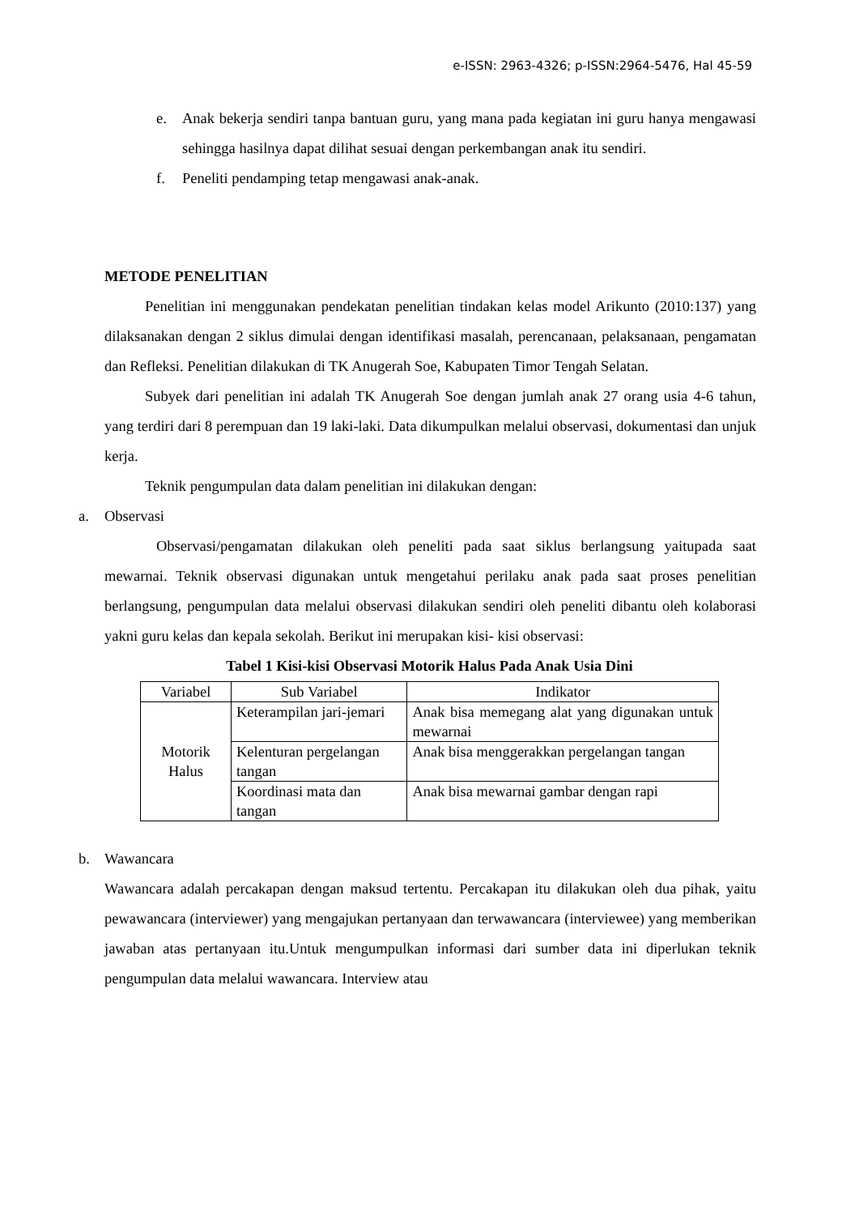e-ISSN: 2963-4326; p-ISSN:2964-5476, Hal 45-59
e. Anak bekerja sendiri tanpa bantuan guru, yang mana pada kegiatan ini guru hanya mengawasi sehingga hasilnya dapat dilihat sesuai dengan perkembangan anak itu sendiri.
f. Peneliti pendamping tetap mengawasi anak-anak.
METODE PENELITIAN
Penelitian ini menggunakan pendekatan penelitian tindakan kelas model Arikunto (2010:137) yang dilaksanakan dengan 2 siklus dimulai dengan identifikasi masalah, perencanaan, pelaksanaan, pengamatan dan Refleksi. Penelitian dilakukan di TK Anugerah Soe, Kabupaten Timor Tengah Selatan.
Subyek dari penelitian ini adalah TK Anugerah Soe dengan jumlah anak 27 orang usia 4-6 tahun, yang terdiri dari 8 perempuan dan 19 laki-laki. Data dikumpulkan melalui observasi, dokumentasi dan unjuk kerja.
Teknik pengumpulan data dalam penelitian ini dilakukan dengan:
a. Observasi
Observasi/pengamatan dilakukan oleh peneliti pada saat siklus berlangsung yaitupada saat mewarnai. Teknik observasi digunakan untuk mengetahui perilaku anak pada saat proses penelitian berlangsung, pengumpulan data melalui observasi dilakukan sendiri oleh peneliti dibantu oleh kolaborasi yakni guru kelas dan kepala sekolah. Berikut ini merupakan kisi- kisi observasi:
Tabel 1 Kisi-kisi Observasi Motorik Halus Pada Anak Usia Dini
| Variabel | Sub Variabel | Indikator |
| --- | --- | --- |
| Motorik Halus | Keterampilan jari-jemari | Anak bisa memegang alat yang digunakan untuk mewarnai |
| | Kelenturan pergelangan tangan | Anak bisa menggerakkan pergelangan tangan |
| | Koordinasi mata dan tangan | Anak bisa mewarnai gambar dengan rapi |
b. Wawancara
Wawancara adalah percakapan dengan maksud tertentu. Percakapan itu dilakukan oleh dua pihak, yaitu pewawancara (interviewer) yang mengajukan pertanyaan dan terwawancara (interviewee) yang memberikan jawaban atas pertanyaan itu.Untuk mengumpulkan informasi dari sumber data ini diperlukan teknik pengumpulan data melalui wawancara. Interview atau